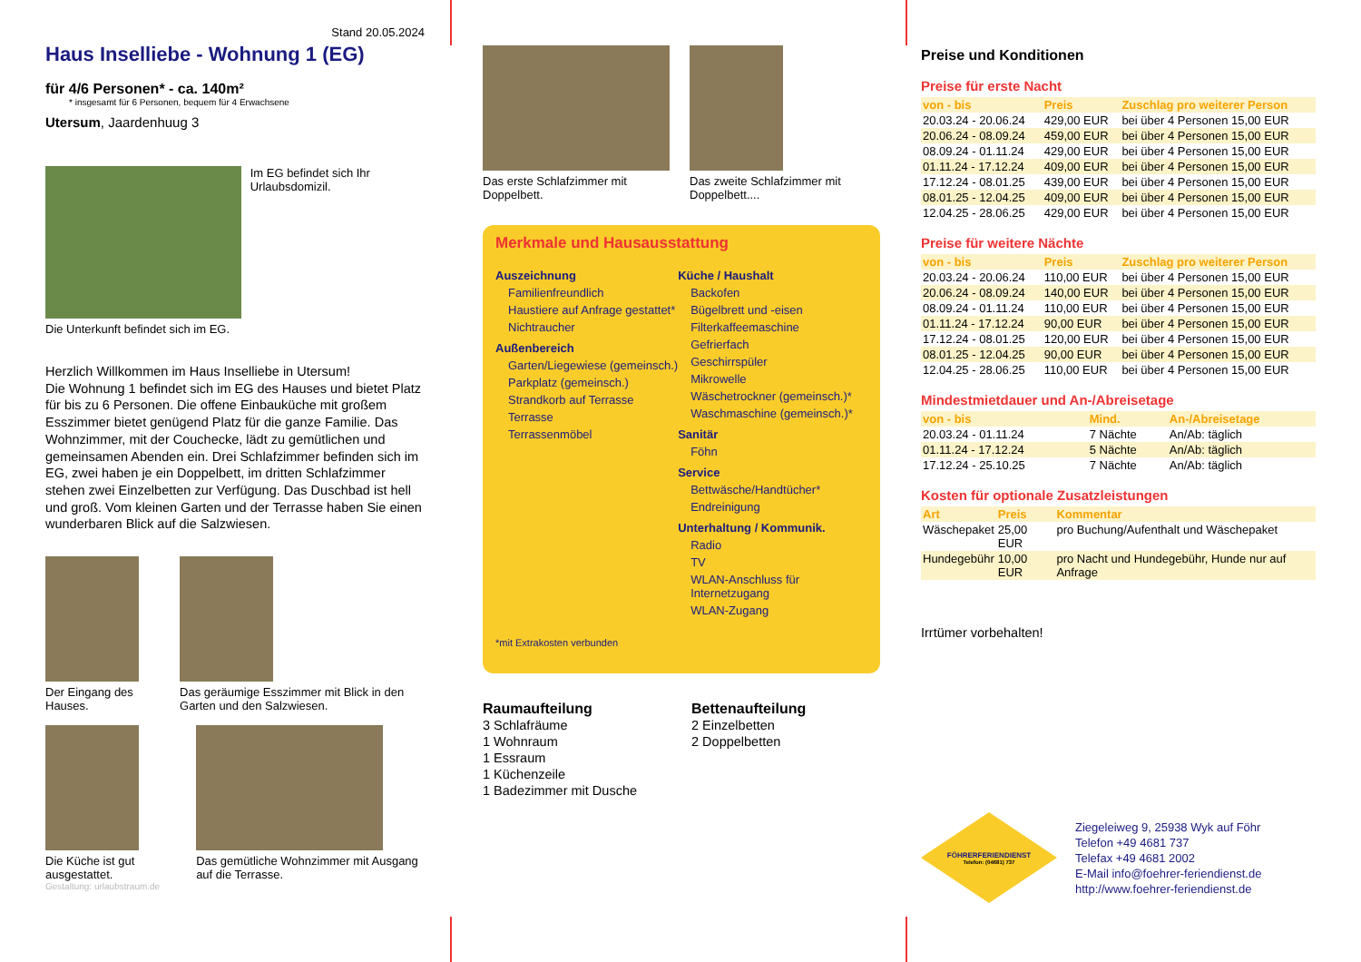Stand 20.05.2024
Haus Inselliebe - Wohnung 1 (EG)
für 4/6 Personen* - ca. 140m²
* insgesamt für 6 Personen, bequem für 4 Erwachsene
Utersum, Jaardenhuug 3
Im EG befindet sich Ihr Urlaubsdomizil.
Die Unterkunft befindet sich im EG.
Herzlich Willkommen im Haus Inselliebe in Utersum!
Die Wohnung 1 befindet sich im EG des Hauses und bietet Platz für bis zu 6 Personen. Die offene Einbauküche mit großem Esszimmer bietet genügend Platz für die ganze Familie. Das Wohnzimmer, mit der Couchecke, lädt zu gemütlichen und gemeinsamen Abenden ein. Drei Schlafzimmer befinden sich im EG, zwei haben je ein Doppelbett, im dritten Schlafzimmer stehen zwei Einzelbetten zur Verfügung. Das Duschbad ist hell und groß. Vom kleinen Garten und der Terrasse haben Sie einen wunderbaren Blick auf die Salzwiesen.
Der Eingang des Hauses. Das geräumige Esszimmer mit Blick in den Garten und den Salzwiesen.
Die Küche ist gut ausgestattet.
Das gemütliche Wohnzimmer mit Ausgang auf die Terrasse.
Gestaltung: urlaubstraum.de
Das erste Schlafzimmer mit Doppelbett.
Das zweite Schlafzimmer mit Doppelbett....
Merkmale und Hausausstattung
Auszeichnung
Familienfreundlich
Haustiere auf Anfrage gestattet*
Nichtraucher
Außenbereich
Garten/Liegewiese (gemeinsch.)
Parkplatz (gemeinsch.)
Strandkorb auf Terrasse
Terrasse
Terrassenmöbel
Küche / Haushalt
Backofen
Bügelbrett und -eisen
Filterkaffeemaschine
Gefrierfach
Geschirrspüler
Mikrowelle
Wäschetrockner (gemeinsch.)*
Waschmaschine (gemeinsch.)*
Sanitär
Föhn
Service
Bettwäsche/Handtücher*
Endreinigung
Unterhaltung / Kommunik.
Radio
TV
WLAN-Anschluss für Internetzugang
WLAN-Zugang
*mit Extrakosten verbunden
Raumaufteilung
3 Schlafräume
1 Wohnraum
1 Essraum
1 Küchenzeile
1 Badezimmer mit Dusche
Bettenaufteilung
2 Einzelbetten
2 Doppelbetten
Preise und Konditionen
Preise für erste Nacht
| von - bis | Preis | Zuschlag pro weiterer Person |
| --- | --- | --- |
| 20.03.24 - 20.06.24 | 429,00 EUR | bei über 4 Personen 15,00 EUR |
| 20.06.24 - 08.09.24 | 459,00 EUR | bei über 4 Personen 15,00 EUR |
| 08.09.24 - 01.11.24 | 429,00 EUR | bei über 4 Personen 15,00 EUR |
| 01.11.24 - 17.12.24 | 409,00 EUR | bei über 4 Personen 15,00 EUR |
| 17.12.24 - 08.01.25 | 439,00 EUR | bei über 4 Personen 15,00 EUR |
| 08.01.25 - 12.04.25 | 409,00 EUR | bei über 4 Personen 15,00 EUR |
| 12.04.25 - 28.06.25 | 429,00 EUR | bei über 4 Personen 15,00 EUR |
Preise für weitere Nächte
| von - bis | Preis | Zuschlag pro weiterer Person |
| --- | --- | --- |
| 20.03.24 - 20.06.24 | 110,00 EUR | bei über 4 Personen 15,00 EUR |
| 20.06.24 - 08.09.24 | 140,00 EUR | bei über 4 Personen 15,00 EUR |
| 08.09.24 - 01.11.24 | 110,00 EUR | bei über 4 Personen 15,00 EUR |
| 01.11.24 - 17.12.24 | 90,00 EUR | bei über 4 Personen 15,00 EUR |
| 17.12.24 - 08.01.25 | 120,00 EUR | bei über 4 Personen 15,00 EUR |
| 08.01.25 - 12.04.25 | 90,00 EUR | bei über 4 Personen 15,00 EUR |
| 12.04.25 - 28.06.25 | 110,00 EUR | bei über 4 Personen 15,00 EUR |
Mindestmietdauer und An-/Abreisetage
| von - bis | Mind. | An-/Abreisetage |
| --- | --- | --- |
| 20.03.24 - 01.11.24 | 7 Nächte | An/Ab: täglich |
| 01.11.24 - 17.12.24 | 5 Nächte | An/Ab: täglich |
| 17.12.24 - 25.10.25 | 7 Nächte | An/Ab: täglich |
Kosten für optionale Zusatzleistungen
| Art | Preis | Kommentar |
| --- | --- | --- |
| Wäschepaket | 25,00 EUR | pro Buchung/Aufenthalt und Wäschepaket |
| Hundegebühr | 10,00 EUR | pro Nacht und Hundegebühr, Hunde nur auf Anfrage |
Irrtümer vorbehalten!
FÖHRERFERIENDIENST
Telefon: (04681) 737
Ziegeleiweg 9, 25938 Wyk auf Föhr
Telefon +49 4681 737
Telefax +49 4681 2002
E-Mail info@foehrer-feriendienst.de
http://www.foehrer-feriendienst.de